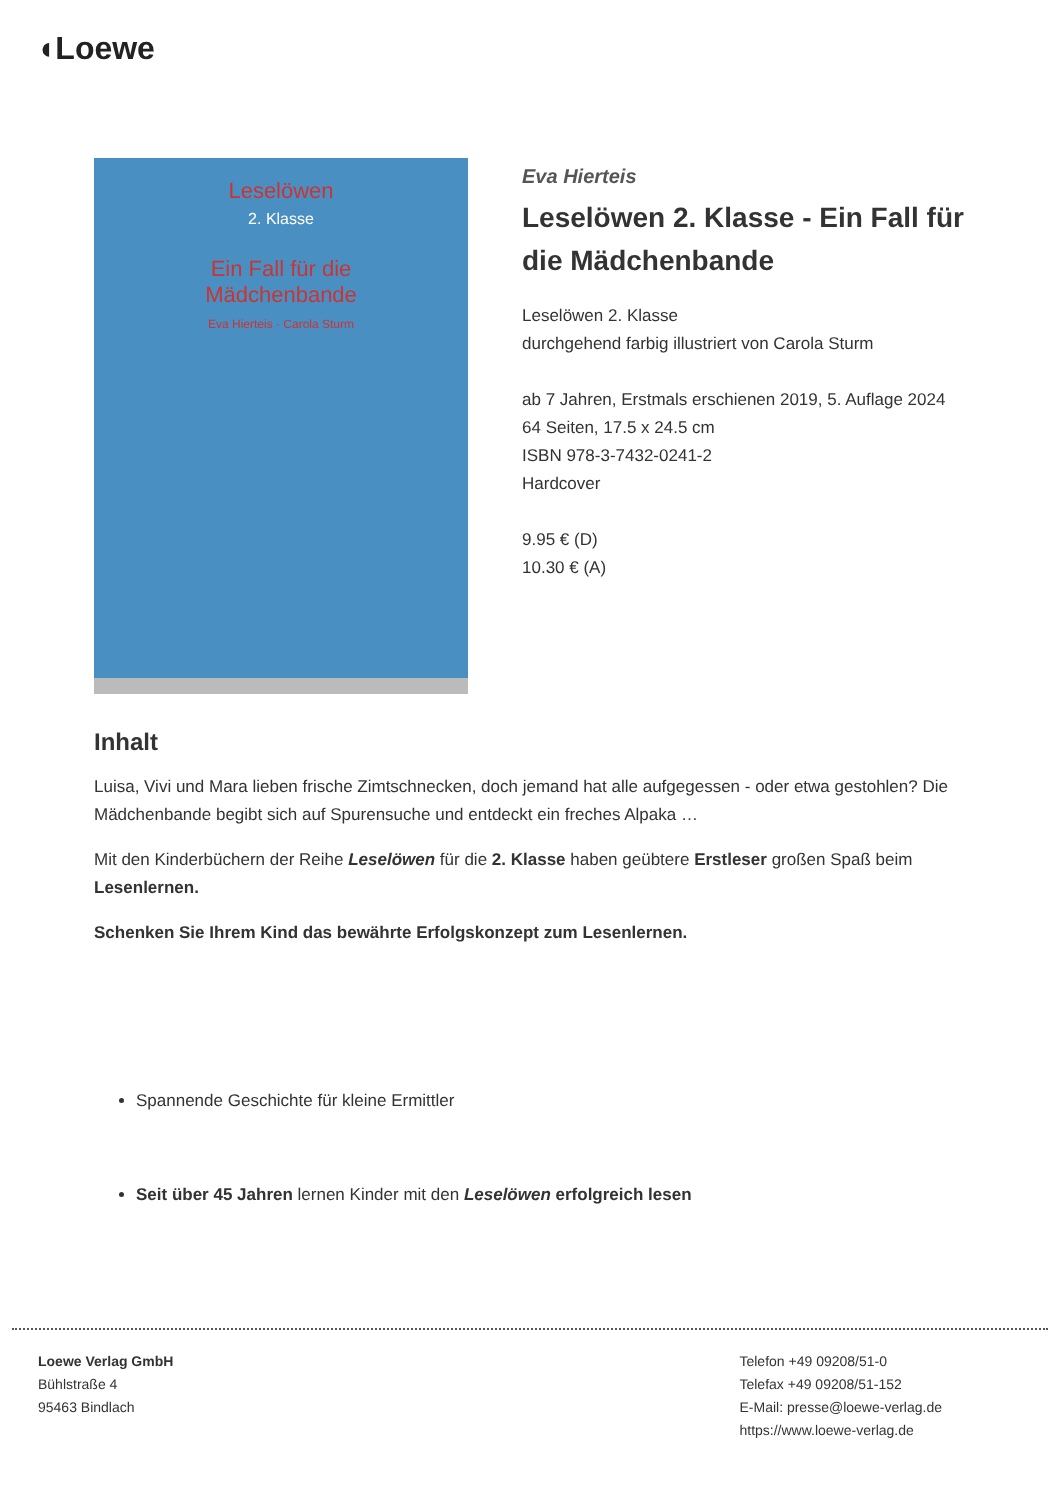◖Loewe
Leselöwen
2. Klasse
Ein Fall für die
Mädchenbande
Eva Hierteis · Carola Sturm
Eva Hierteis
Leselöwen 2. Klasse - Ein Fall für die Mädchenbande
Leselöwen 2. Klasse
durchgehend farbig illustriert von Carola Sturm
ab 7 Jahren, Erstmals erschienen 2019, 5. Auflage 2024
64 Seiten, 17.5 x 24.5 cm
ISBN 978-3-7432-0241-2
Hardcover
9.95 € (D)
10.30 € (A)
Inhalt
Luisa, Vivi und Mara lieben frische Zimtschnecken, doch jemand hat alle aufgegessen - oder etwa gestohlen? Die Mädchenbande begibt sich auf Spurensuche und entdeckt ein freches Alpaka …
Mit den Kinderbüchern der Reihe Leselöwen für die 2. Klasse haben geübtere Erstleser großen Spaß beim Lesenlernen.
Schenken Sie Ihrem Kind das bewährte Erfolgskonzept zum Lesenlernen.
Spannende Geschichte für kleine Ermittler
Seit über 45 Jahren lernen Kinder mit den Leselöwen erfolgreich lesen
Loewe Verlag GmbH
Bühlstraße 4
95463 Bindlach
Telefon +49 09208/51-0
Telefax +49 09208/51-152
E-Mail: presse@loewe-verlag.de
https://www.loewe-verlag.de